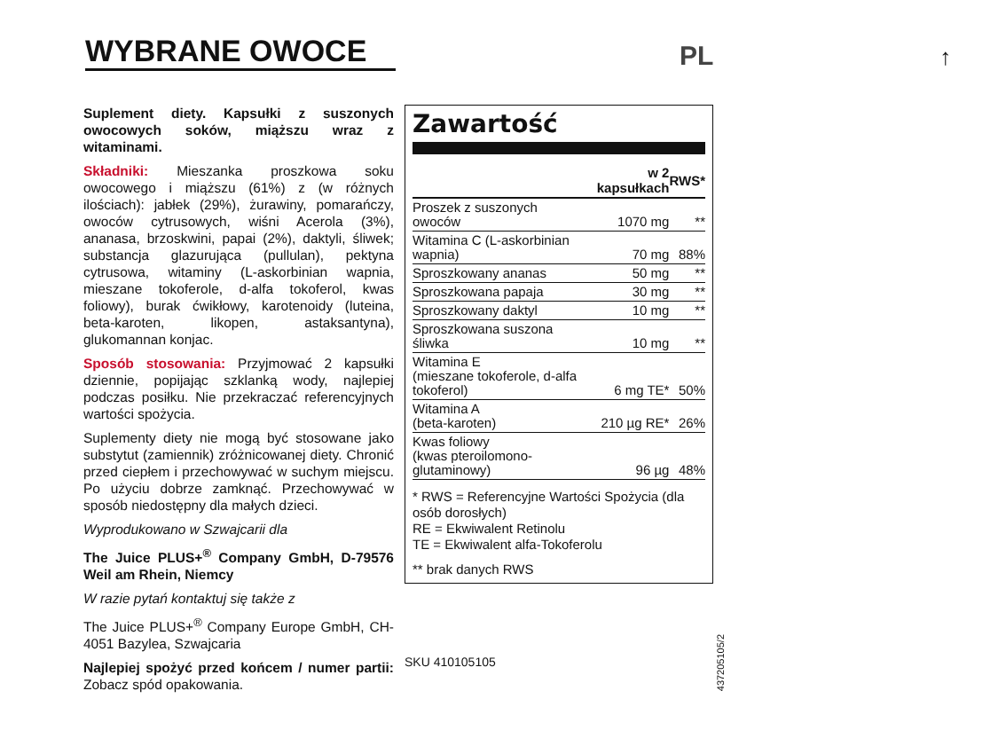WYBRANE OWOCE
PL ↑
Suplement diety. Kapsułki z suszonych owocowych soków, miąższu wraz z witaminami.
Składniki: Mieszanka proszkowa soku owocowego i miąższu (61%) z (w różnych ilościach): jabłek (29%), żurawiny, pomarańczy, owoców cytrusowych, wiśni Acerola (3%), ananasa, brzoskwini, papai (2%), daktyli, śliwek; substancja glazurująca (pullulan), pektyna cytrusowa, witaminy (L-askorbinian wapnia, mieszane tokoferole, d-alfa tokoferol, kwas foliowy), burak ćwikłowy, karotenoidy (luteina, beta-karoten, likopen, astaksantyna), glukomannan konjac.
Sposób stosowania: Przyjmować 2 kapsułki dziennie, popijając szklanką wody, najlepiej podczas posiłku. Nie przekraczać referencyjnych wartości spożycia.
Suplementy diety nie mogą być stosowane jako substytut (zamiennik) zróżnicowanej diety. Chronić przed ciepłem i przechowywać w suchym miejscu. Po użyciu dobrze zamknąć. Przechowywać w sposób niedostępny dla małych dzieci.
Wyprodukowano w Szwajcarii dla
The Juice PLUS+<sup>®</sup> Company GmbH, D-79576 Weil am Rhein, Niemcy
W razie pytań kontaktuj się także z
The Juice PLUS+<sup>®</sup> Company Europe GmbH, CH-4051 Bazylea, Szwajcaria
Najlepiej spożyć przed końcem / numer partii: Zobacz spód opakowania.
Zawartość
| | w 2 kapsułkach | RWS* |
| --- | --- | --- |
| Proszek z suszonych owoców | 1070 mg | ** |
| Witamina C (L-askorbinian wapnia) | 70 mg | 88% |
| Sproszkowany ananas | 50 mg | ** |
| Sproszkowana papaja | 30 mg | ** |
| Sproszkowany daktyl | 10 mg | ** |
| Sproszkowana suszona śliwka | 10 mg | ** |
| Witamina E (mieszane tokoferole, d-alfa tokoferol) | 6 mg TE* | 50% |
| Witamina A (beta-karoten) | 210 µg RE* | 26% |
| Kwas foliowy (kwas pteroilomono-glutaminowy) | 96 µg | 48% |
* RWS = Referencyjne Wartości Spożycia (dla osób dorosłych)
RE = Ekwiwalent Retinolu
TE = Ekwiwalent alfa-Tokoferolu
** brak danych RWS
SKU 410105105
437205105/2